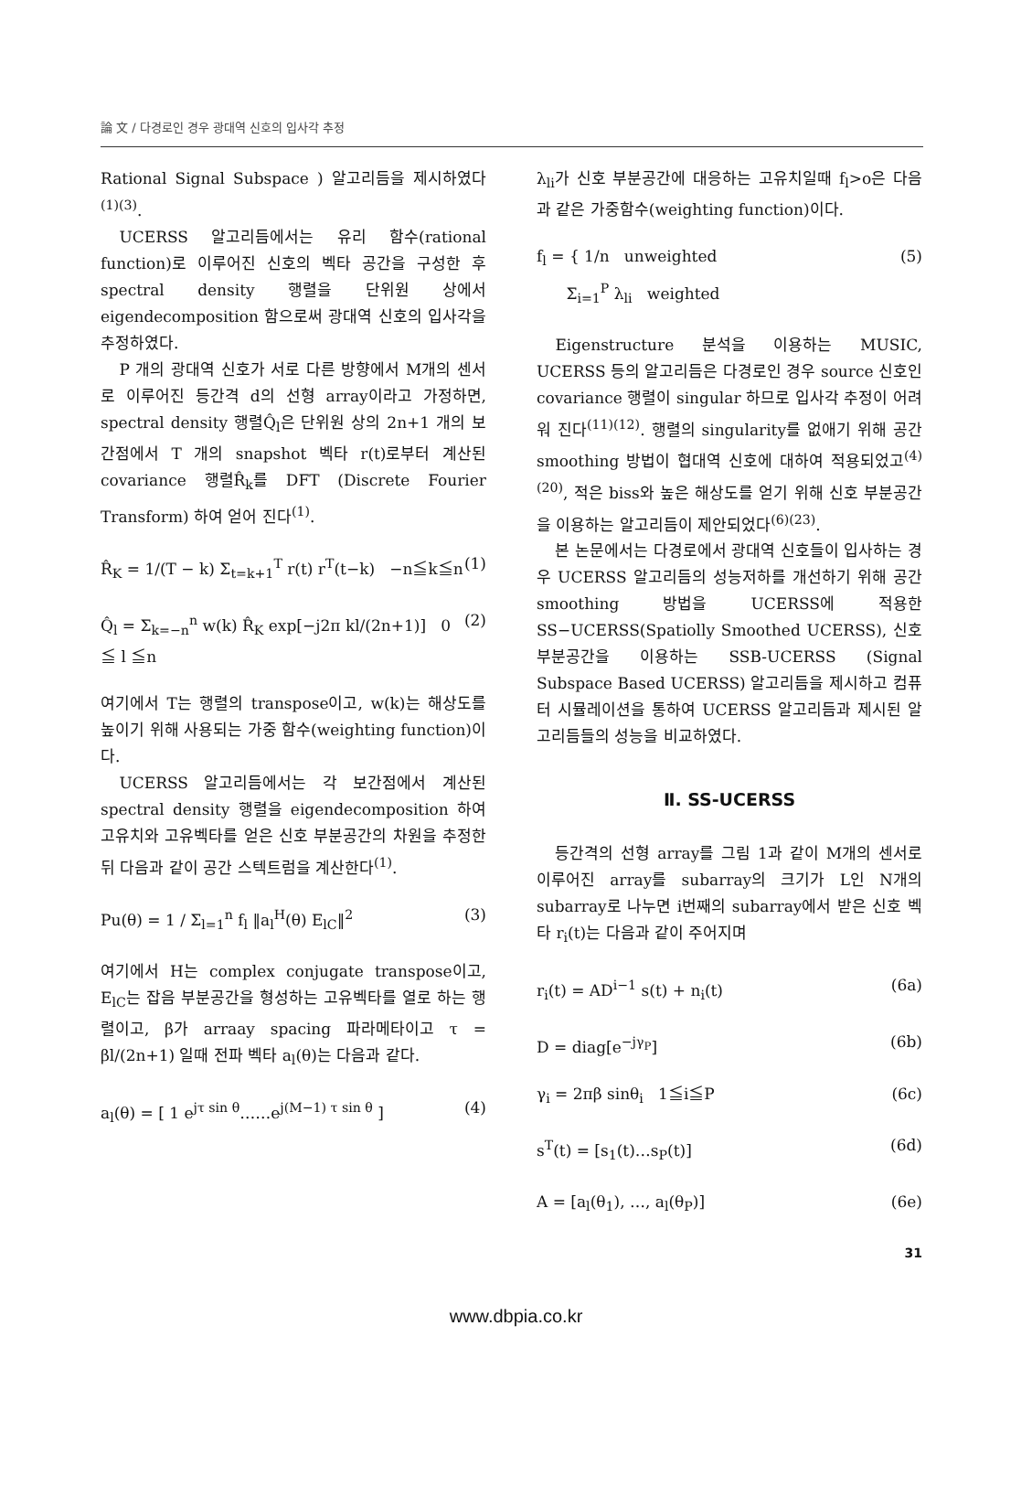論 文 / 다경로인 경우 광대역 신호의 입사각 추정
Rational Signal Subspace ) 알고리듬을 제시하였다<sup>(1)(3)</sup>.
UCERSS 알고리듬에서는 유리 함수(rational function)로 이루어진 신호의 벡타 공간을 구성한 후 spectral density 행렬을 단위원 상에서 eigendecomposition 함으로써 광대역 신호의 입사각을 추정하였다.
P 개의 광대역 신호가 서로 다른 방향에서 M개의 센서로 이루어진 등간격 d의 선형 array이라고 가정하면, spectral density 행렬Q̂<sub>l</sub>은 단위원 상의 2n+1 개의 보간점에서 T 개의 snapshot 벡타 r(t)로부터 계산된 covariance 행렬R̂<sub>k</sub>를 DFT (Discrete Fourier Transform) 하여 얻어 진다<sup>(1)</sup>.
R̂<sub>K</sub> = 1/(T − k) Σ<sub>t=k+1</sub><sup>T</sup> r(t) r<sup>T</sup>(t−k) −n≦k≦n (1)
Q̂<sub>l</sub> = Σ<sub>k=−n</sub><sup>n</sup> w(k) R̂<sub>K</sub> exp[−j2π kl/(2n+1)] 0 ≦ l ≦n (2)
여기에서 T는 행렬의 transpose이고, w(k)는 해상도를 높이기 위해 사용되는 가중 함수(weighting function)이다.
UCERSS 알고리듬에서는 각 보간점에서 계산된 spectral density 행렬을 eigendecomposition 하여 고유치와 고유벡타를 얻은 신호 부분공간의 차원을 추정한 뒤 다음과 같이 공간 스텍트럼을 계산한다<sup>(1)</sup>.
Pu(θ) = 1 / Σ<sub>l=1</sub><sup>n</sup> f<sub>l</sub> ‖a<sub>l</sub><sup>H</sup>(θ) E<sub>lC</sub>‖<sup>2</sup> (3)
여기에서 H는 complex conjugate transpose이고, E<sub>lC</sub>는 잡음 부분공간을 형성하는 고유벡타를 열로 하는 행렬이고, β가 arraay spacing 파라메타이고 τ = βl/(2n+1) 일때 전파 벡타 a<sub>l</sub>(θ)는 다음과 같다.
a<sub>l</sub>(θ) = [ 1 e<sup>jτ sin θ</sup>……e<sup>j(M−1) τ sin θ</sup> ] (4)
λ<sub>li</sub>가 신호 부분공간에 대응하는 고유치일때 f<sub>l</sub>>o은 다음과 같은 가중함수(weighting function)이다.
f<sub>l</sub> = { 1/n unweighted
Σ<sub>i=1</sub><sup>P</sup> λ<sub>li</sub> weighted (5)
Eigenstructure 분석을 이용하는 MUSIC, UCERSS 등의 알고리듬은 다경로인 경우 source 신호인 covariance 행렬이 singular 하므로 입사각 추정이 어려워 진다<sup>(11)(12)</sup>. 행렬의 singularity를 없애기 위해 공간 smoothing 방법이 협대역 신호에 대하여 적용되었고<sup>(4)(20)</sup>, 적은 biss와 높은 해상도를 얻기 위해 신호 부분공간을 이용하는 알고리듬이 제안되었다<sup>(6)(23)</sup>.
본 논문에서는 다경로에서 광대역 신호들이 입사하는 경우 UCERSS 알고리듬의 성능저하를 개선하기 위해 공간 smoothing 방법을 UCERSS에 적용한 SS−UCERSS(Spatiolly Smoothed UCERSS), 신호 부분공간을 이용하는 SSB-UCERSS (Signal Subspace Based UCERSS) 알고리듬을 제시하고 컴퓨터 시뮬레이션을 통하여 UCERSS 알고리듬과 제시된 알고리듬들의 성능을 비교하였다.
Ⅱ. SS-UCERSS
등간격의 선형 array를 그림 1과 같이 M개의 센서로 이루어진 array를 subarray의 크기가 L인 N개의 subarray로 나누면 i번째의 subarray에서 받은 신호 벡타 r<sub>i</sub>(t)는 다음과 같이 주어지며
r<sub>i</sub>(t) = AD<sup>i−1</sup> s(t) + n<sub>i</sub>(t) (6a)
D = diag[e<sup>−jγ<sub>P</sub></sup>] (6b)
γ<sub>i</sub> = 2πβ sinθ<sub>i</sub> 1≦i≦P (6c)
s<sup>T</sup>(t) = [s<sub>1</sub>(t)…s<sub>P</sub>(t)] (6d)
A = [a<sub>l</sub>(θ<sub>1</sub>), …, a<sub>l</sub>(θ<sub>P</sub>)] (6e)
31
www.dbpia.co.kr